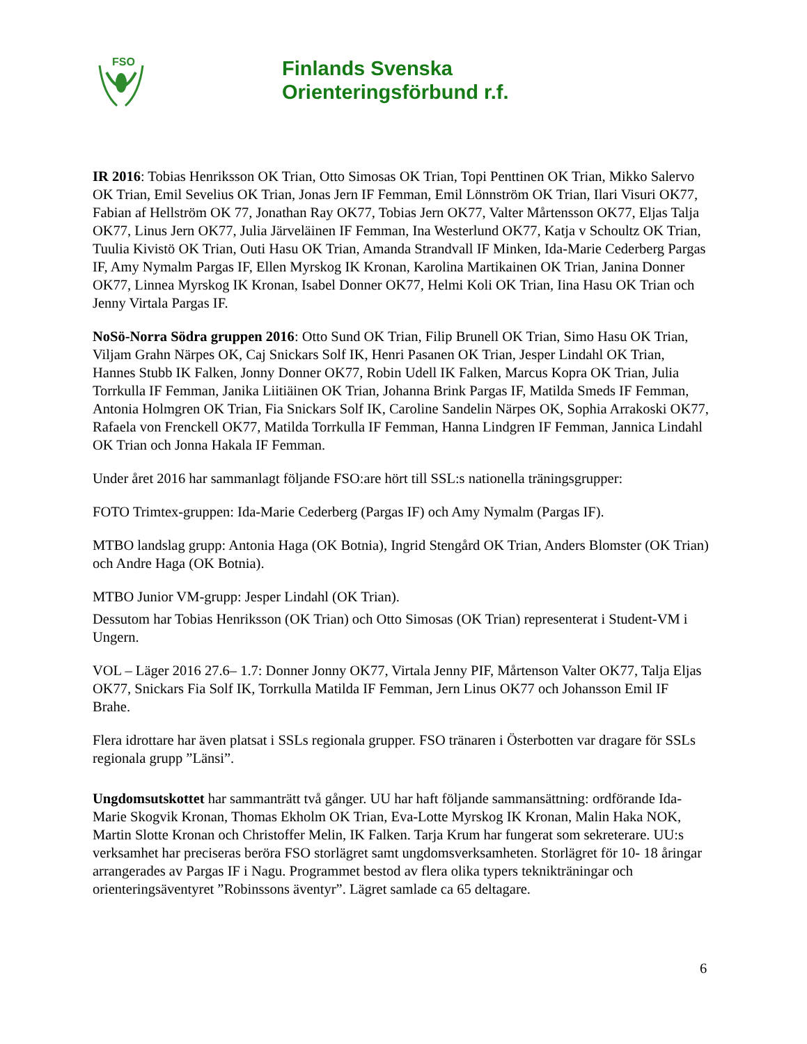FSO
Finlands Svenska
Orienteringsförbund r.f.
IR 2016: Tobias Henriksson OK Trian, Otto Simosas OK Trian, Topi Penttinen OK Trian, Mikko Salervo OK Trian, Emil Sevelius OK Trian, Jonas Jern IF Femman, Emil Lönnström OK Trian, Ilari Visuri OK77, Fabian af Hellström OK 77, Jonathan Ray OK77, Tobias Jern OK77, Valter Mårtensson OK77, Eljas Talja OK77, Linus Jern OK77, Julia Järveläinen IF Femman, Ina Westerlund OK77, Katja v Schoultz OK Trian, Tuulia Kivistö OK Trian, Outi Hasu OK Trian, Amanda Strandvall IF Minken, Ida-Marie Cederberg Pargas IF, Amy Nymalm Pargas IF, Ellen Myrskog IK Kronan, Karolina Martikainen OK Trian, Janina Donner OK77, Linnea Myrskog IK Kronan, Isabel Donner OK77, Helmi Koli OK Trian, Iina Hasu OK Trian och Jenny Virtala Pargas IF.
NoSö-Norra Södra gruppen 2016: Otto Sund OK Trian, Filip Brunell OK Trian, Simo Hasu OK Trian, Viljam Grahn Närpes OK, Caj Snickars Solf IK, Henri Pasanen OK Trian, Jesper Lindahl OK Trian, Hannes Stubb IK Falken, Jonny Donner OK77, Robin Udell IK Falken, Marcus Kopra OK Trian, Julia Torrkulla IF Femman, Janika Liitiäinen OK Trian, Johanna Brink Pargas IF, Matilda Smeds IF Femman, Antonia Holmgren OK Trian, Fia Snickars Solf IK, Caroline Sandelin Närpes OK, Sophia Arrakoski OK77, Rafaela von Frenckell OK77, Matilda Torrkulla IF Femman, Hanna Lindgren IF Femman, Jannica Lindahl OK Trian och Jonna Hakala IF Femman.
Under året 2016 har sammanlagt följande FSO:are hört till SSL:s nationella träningsgrupper:
FOTO Trimtex-gruppen: Ida-Marie Cederberg (Pargas IF) och Amy Nymalm (Pargas IF).
MTBO landslag grupp: Antonia Haga (OK Botnia), Ingrid Stengård OK Trian, Anders Blomster (OK Trian) och Andre Haga (OK Botnia).
MTBO Junior VM-grupp: Jesper Lindahl (OK Trian).
Dessutom har Tobias Henriksson (OK Trian) och Otto Simosas (OK Trian) representerat i Student-VM i Ungern.
VOL – Läger 2016 27.6– 1.7: Donner Jonny OK77, Virtala Jenny PIF, Mårtenson Valter OK77, Talja Eljas OK77, Snickars Fia Solf IK, Torrkulla Matilda IF Femman, Jern Linus OK77 och Johansson Emil IF Brahe.
Flera idrottare har även platsat i SSLs regionala grupper. FSO tränaren i Österbotten var dragare för SSLs regionala grupp ”Länsi”.
Ungdomsutskottet har sammanträtt två gånger. UU har haft följande sammansättning: ordförande Ida-Marie Skogvik Kronan, Thomas Ekholm OK Trian, Eva-Lotte Myrskog IK Kronan, Malin Haka NOK, Martin Slotte Kronan och Christoffer Melin, IK Falken. Tarja Krum har fungerat som sekreterare. UU:s verksamhet har preciseras beröra FSO storlägret samt ungdomsverksamheten. Storlägret för 10- 18 åringar arrangerades av Pargas IF i Nagu. Programmet bestod av flera olika typers teknikträningar och orienteringsäventyret ”Robinssons äventyr”. Lägret samlade ca 65 deltagare.
6